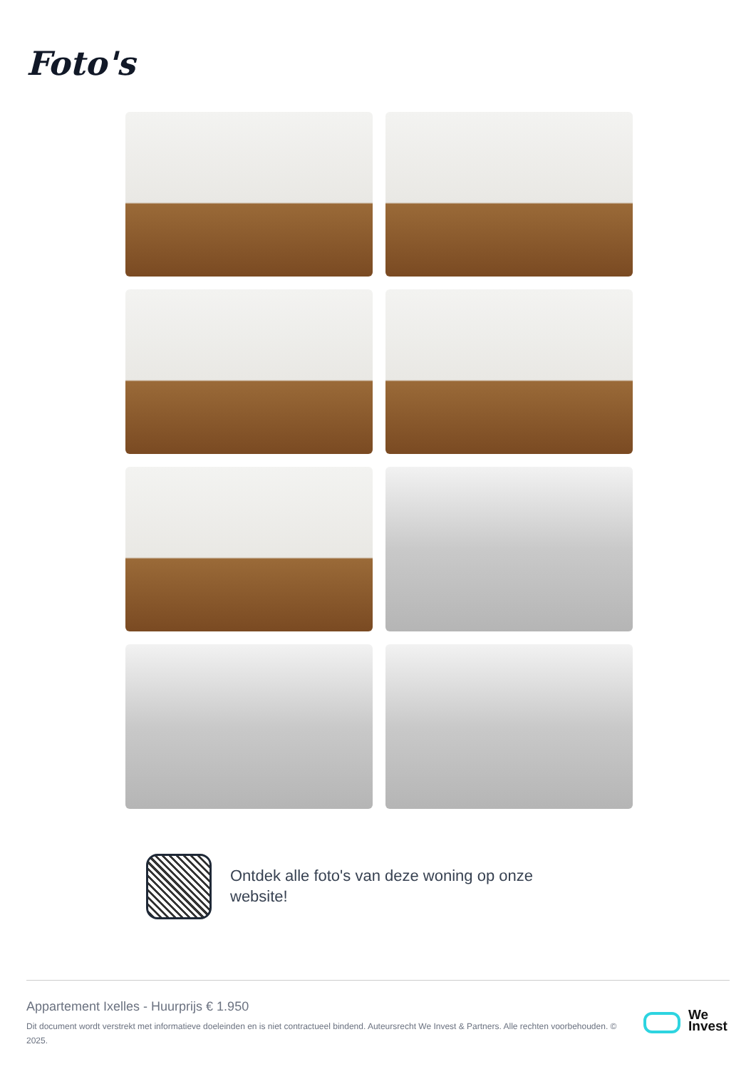Foto's
Ontdek alle foto's van deze woning op onze website!
Appartement Ixelles - Huurprijs € 1.950
Dit document wordt verstrekt met informatieve doeleinden en is niet contractueel bindend. Auteursrecht We Invest & Partners. Alle rechten voorbehouden. © 2025.
We
Invest